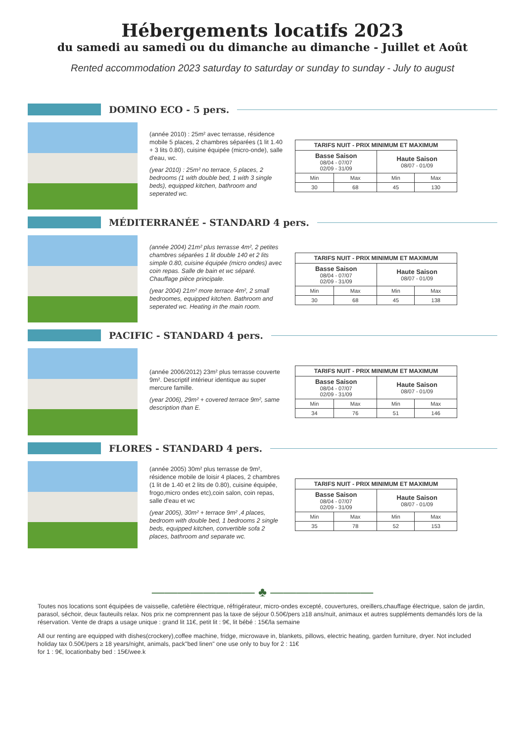Hébergements locatifs 2023
du samedi au samedi ou du dimanche au dimanche - Juillet et Août
Rented accommodation 2023 saturday to saturday or sunday to sunday - July to august
DOMINO ECO - 5 pers.
(année 2010) : 25m² avec terrasse, résidence mobile 5 places, 2 chambres séparées (1 lit 1.40 + 3 lits 0.80), cuisine équipée (micro-onde), salle d'eau, wc.
(year 2010) : 25m² no terrace, 5 places, 2 bedrooms (1 with double bed, 1 with 3 single beds), equipped kitchen, bathroom and seperated wc.
| TARIFS NUIT - PRIX MINIMUM ET MAXIMUM | | | |
| --- | --- | --- | --- |
| Basse Saison 08/04 - 07/07 02/09 - 31/09 | | Haute Saison 08/07 - 01/09 | |
| Min | Max | Min | Max |
| 30 | 68 | 45 | 130 |
MÉDITERRANÉE - STANDARD 4 pers.
(année 2004) 21m² plus terrasse 4m², 2 petites chambres séparées 1 lit double 140 et 2 lits simple 0.80, cuisine équipée (micro ondes) avec coin repas. Salle de bain et wc séparé. Chauffage pièce principale.
(year 2004) 21m² more terrace 4m², 2 small bedroomes, equipped kitchen. Bathroom and seperated wc. Heating in the main room.
| TARIFS NUIT - PRIX MINIMUM ET MAXIMUM | | | |
| --- | --- | --- | --- |
| Basse Saison 08/04 - 07/07 02/09 - 31/09 | | Haute Saison 08/07 - 01/09 | |
| Min | Max | Min | Max |
| 30 | 68 | 45 | 138 |
PACIFIC - STANDARD 4 pers.
(année 2006/2012) 23m² plus terrasse couverte 9m². Descriptif intérieur identique au super mercure famille.
(year 2006), 29m² + covered terrace 9m², same description than E.
| TARIFS NUIT - PRIX MINIMUM ET MAXIMUM | | | |
| --- | --- | --- | --- |
| Basse Saison 08/04 - 07/07 02/09 - 31/09 | | Haute Saison 08/07 - 01/09 | |
| Min | Max | Min | Max |
| 34 | 76 | 51 | 146 |
FLORES - STANDARD 4 pers.
(année 2005) 30m² plus terrasse de 9m², résidence mobile de loisir 4 places, 2 chambres (1 lit de 1.40 et 2 lits de 0.80), cuisine équipée, frogo,micro ondes etc),coin salon, coin repas, salle d'eau et wc
(year 2005), 30m² + terrace 9m² ,4 places, bedroom with double bed, 1 bedrooms 2 single beds, equipped kitchen, convertible sofa 2 places, bathroom and separate wc.
| TARIFS NUIT - PRIX MINIMUM ET MAXIMUM | | | |
| --- | --- | --- | --- |
| Basse Saison 08/04 - 07/07 02/09 - 31/09 | | Haute Saison 08/07 - 01/09 | |
| Min | Max | Min | Max |
| 35 | 78 | 52 | 153 |
———————— ♣ ————————
Toutes nos locations sont équipées de vaisselle, cafetière électrique, réfrigérateur, micro-ondes excepté, couvertures, oreillers,chauffage électrique, salon de jardin, parasol, séchoir, deux fauteuils relax. Nos prix ne comprennent pas la taxe de séjour 0.50€/pers ≥18 ans/nuit, animaux et autres suppléments demandés lors de la réservation. Vente de draps a usage unique : grand lit 11€, petit lit : 9€, lit bébé : 15€/la semaine
All our renting are equipped with dishes(crockery),coffee machine, fridge, microwave in, blankets, pillows, electric heating, garden furniture, dryer. Not included holiday tax 0.50€/pers ≥ 18 years/night, animals, pack"bed linen" one use only to buy for 2 : 11€
for 1 : 9€, locationbaby bed : 15€/wee.k